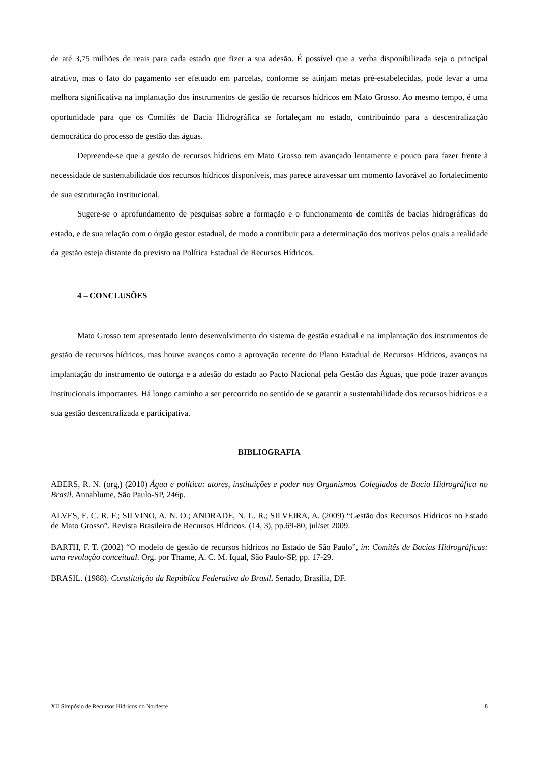de até 3,75 milhões de reais para cada estado que fizer a sua adesão. É possível que a verba disponibilizada seja o principal atrativo, mas o fato do pagamento ser efetuado em parcelas, conforme se atinjam metas pré-estabelecidas, pode levar a uma melhora significativa na implantação dos instrumentos de gestão de recursos hídricos em Mato Grosso. Ao mesmo tempo, é uma oportunidade para que os Comitês de Bacia Hidrográfica se fortaleçam no estado, contribuindo para a descentralização democrática do processo de gestão das águas.
Depreende-se que a gestão de recursos hídricos em Mato Grosso tem avançado lentamente e pouco para fazer frente à necessidade de sustentabilidade dos recursos hídricos disponíveis, mas parece atravessar um momento favorável ao fortalecimento de sua estruturação institucional.
Sugere-se o aprofundamento de pesquisas sobre a formação e o funcionamento de comitês de bacias hidrográficas do estado, e de sua relação com o órgão gestor estadual, de modo a contribuir para a determinação dos motivos pelos quais a realidade da gestão esteja distante do previsto na Política Estadual de Recursos Hídricos.
4 – CONCLUSÕES
Mato Grosso tem apresentado lento desenvolvimento do sistema de gestão estadual e na implantação dos instrumentos de gestão de recursos hídricos, mas houve avanços como a aprovação recente do Plano Estadual de Recursos Hídricos, avanços na implantação do instrumento de outorga e a adesão do estado ao Pacto Nacional pela Gestão das Águas, que pode trazer avanços institucionais importantes. Há longo caminho a ser percorrido no sentido de se garantir a sustentabilidade dos recursos hídricos e a sua gestão descentralizada e participativa.
BIBLIOGRAFIA
ABERS, R. N. (org,) (2010) Água e política: atores, instituições e poder nos Organismos Colegiados de Bacia Hidrográfica no Brasil. Annablume, São Paulo-SP, 246p.
ALVES, E. C. R. F.; SILVINO, A. N. O.; ANDRADE, N. L. R.; SILVEIRA, A. (2009) “Gestão dos Recursos Hídricos no Estado de Mato Grosso”. Revista Brasileira de Recursos Hídricos. (14, 3), pp.69-80, jul/set 2009.
BARTH, F. T. (2002) “O modelo de gestão de recursos hídricos no Estado de São Paulo”, in: Comitês de Bacias Hidrográficas: uma revolução conceitual. Org. por Thame, A. C. M. Iqual, São Paulo-SP, pp. 17-29.
BRASIL. (1988). Constituição da República Federativa do Brasil. Senado, Brasília, DF.
XII Simpósio de Recursos Hídricos do Nordeste 8